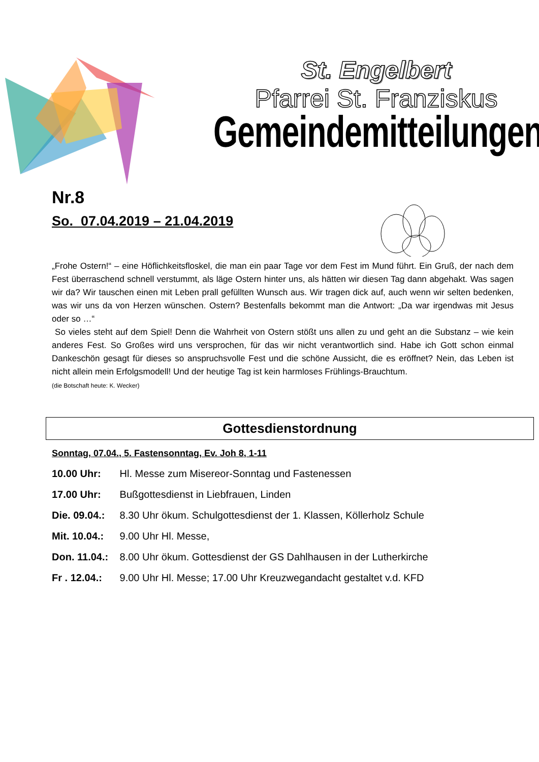St. Engelbert
Pfarrei St. Franziskus
Gemeindemitteilungen
Nr.8
So. 07.04.2019 – 21.04.2019
„Frohe Ostern!“ – eine Höflichkeitsfloskel, die man ein paar Tage vor dem Fest im Mund führt. Ein Gruß, der nach dem Fest überraschend schnell verstummt, als läge Ostern hinter uns, als hätten wir diesen Tag dann abgehakt. Was sagen wir da? Wir tauschen einen mit Leben prall gefüllten Wunsch aus. Wir tragen dick auf, auch wenn wir selten bedenken, was wir uns da von Herzen wünschen. Ostern? Bestenfalls bekommt man die Antwort: „Da war irgendwas mit Jesus oder so …“
So vieles steht auf dem Spiel! Denn die Wahrheit von Ostern stößt uns allen zu und geht an die Substanz – wie kein anderes Fest. So Großes wird uns versprochen, für das wir nicht verantwortlich sind. Habe ich Gott schon einmal Dankeschön gesagt für dieses so anspruchsvolle Fest und die schöne Aussicht, die es eröffnet? Nein, das Leben ist nicht allein mein Erfolgsmodell! Und der heutige Tag ist kein harmloses Frühlings-Brauchtum.
(die Botschaft heute: K. Wecker)
Gottesdienstordnung
Sonntag, 07.04., 5. Fastensonntag, Ev. Joh 8, 1-11
10.00 Uhr: Hl. Messe zum Misereor-Sonntag und Fastenessen
17.00 Uhr: Bußgottesdienst in Liebfrauen, Linden
Die. 09.04.: 8.30 Uhr ökum. Schulgottesdienst der 1. Klassen, Köllerholz Schule
Mit. 10.04.: 9.00 Uhr Hl. Messe,
Don. 11.04.: 8.00 Uhr ökum. Gottesdienst der GS Dahlhausen in der Lutherkirche
Fr . 12.04.: 9.00 Uhr Hl. Messe; 17.00 Uhr Kreuzwegandacht gestaltet v.d. KFD